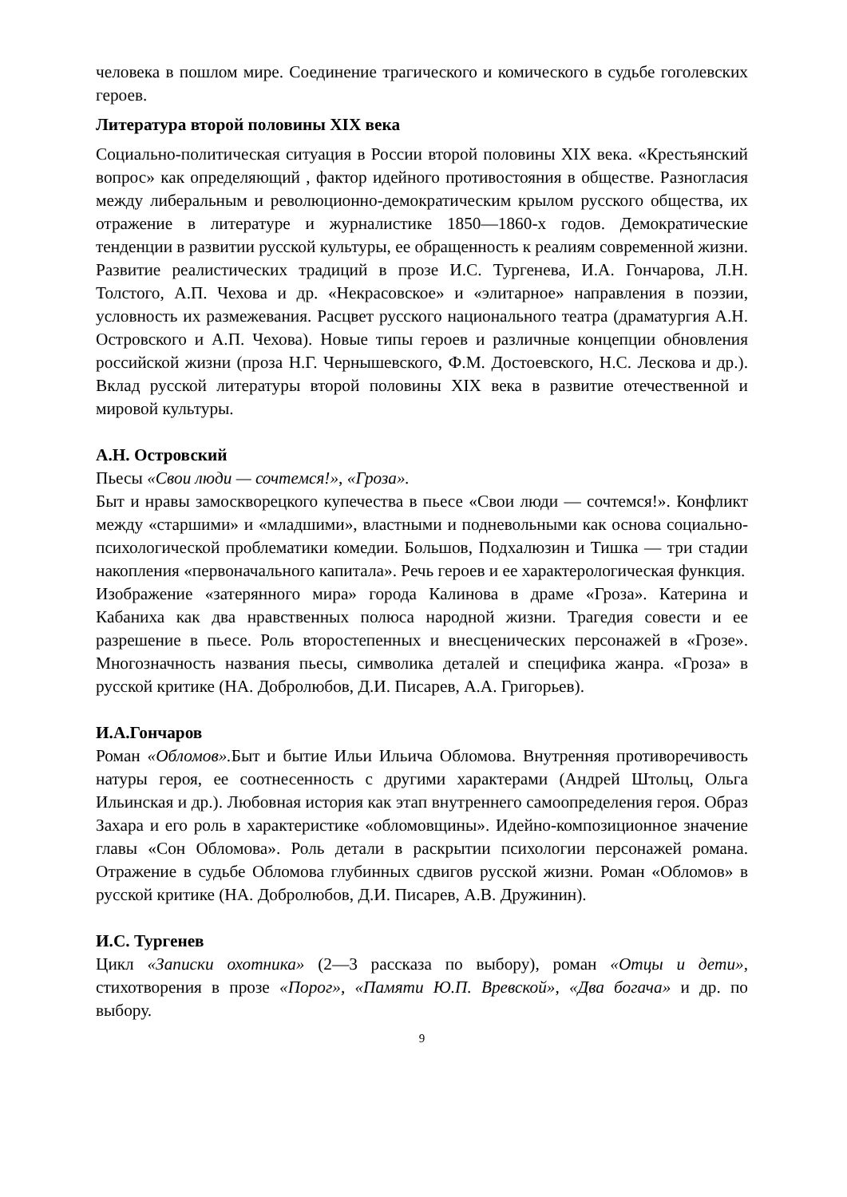человека в пошлом мире. Соединение трагического и комического в судьбе гоголевских героев.
Литература второй половины XIX века
Социально-политическая ситуация в России второй половины XIX века. «Крестьянский вопрос» как определяющий , фактор идейного противостояния в обществе. Разногласия между либеральным и революционно-демократическим крылом русского общества, их отражение в литературе и журналистике 1850—1860-х годов. Демократические тенденции в развитии русской культуры, ее обращенность к реалиям современной жизни. Развитие реалистических традиций в прозе И.С. Тургенева, И.А. Гончарова, Л.Н. Толстого, А.П. Чехова и др. «Некрасовское» и «элитарное» направления в поэзии, условность их размежевания. Расцвет русского национального театра (драматургия А.Н. Островского и А.П. Чехова). Новые типы героев и различные концепции обновления российской жизни (проза Н.Г. Чернышевского, Ф.М. Достоевского, Н.С. Лескова и др.). Вклад русской литературы второй половины XIX века в развитие отечественной и мировой культуры.
А.Н. Островский
Пьесы «Свои люди — сочтемся!», «Гроза».
Быт и нравы замоскворецкого купечества в пьесе «Свои люди — сочтемся!». Конфликт между «старшими» и «младшими», властными и подневольными как основа социально-психологической проблематики комедии. Большов, Подхалюзин и Тишка — три стадии накопления «первоначального капитала». Речь героев и ее характерологическая функция.
Изображение «затерянного мира» города Калинова в драме «Гроза». Катерина и Кабаниха как два нравственных полюса народной жизни. Трагедия совести и ее разрешение в пьесе. Роль второстепенных и внесценических персонажей в «Грозе». Многозначность названия пьесы, символика деталей и специфика жанра. «Гроза» в русской критике (НА. Добролюбов, Д.И. Писарев, А.А. Григорьев).
И.А.Гончаров
Роман «Обломов». Быт и бытие Ильи Ильича Обломова. Внутренняя противоречивость натуры героя, ее соотнесенность с другими характерами (Андрей Штольц, Ольга Ильинская и др.). Любовная история как этап внутреннего самоопределения героя. Образ Захара и его роль в характеристике «обломовщины». Идейно-композиционное значение главы «Сон Обломова». Роль детали в раскрытии психологии персонажей романа. Отражение в судьбе Обломова глубинных сдвигов русской жизни. Роман «Обломов» в русской критике (НА. Добролюбов, Д.И. Писарев, А.В. Дружинин).
И.С. Тургенев
Цикл «Записки охотника» (2—3 рассказа по выбору), роман «Отцы и дети», стихотворения в прозе «Порог», «Памяти Ю.П. Вревской», «Два богача» и др. по выбору.
9